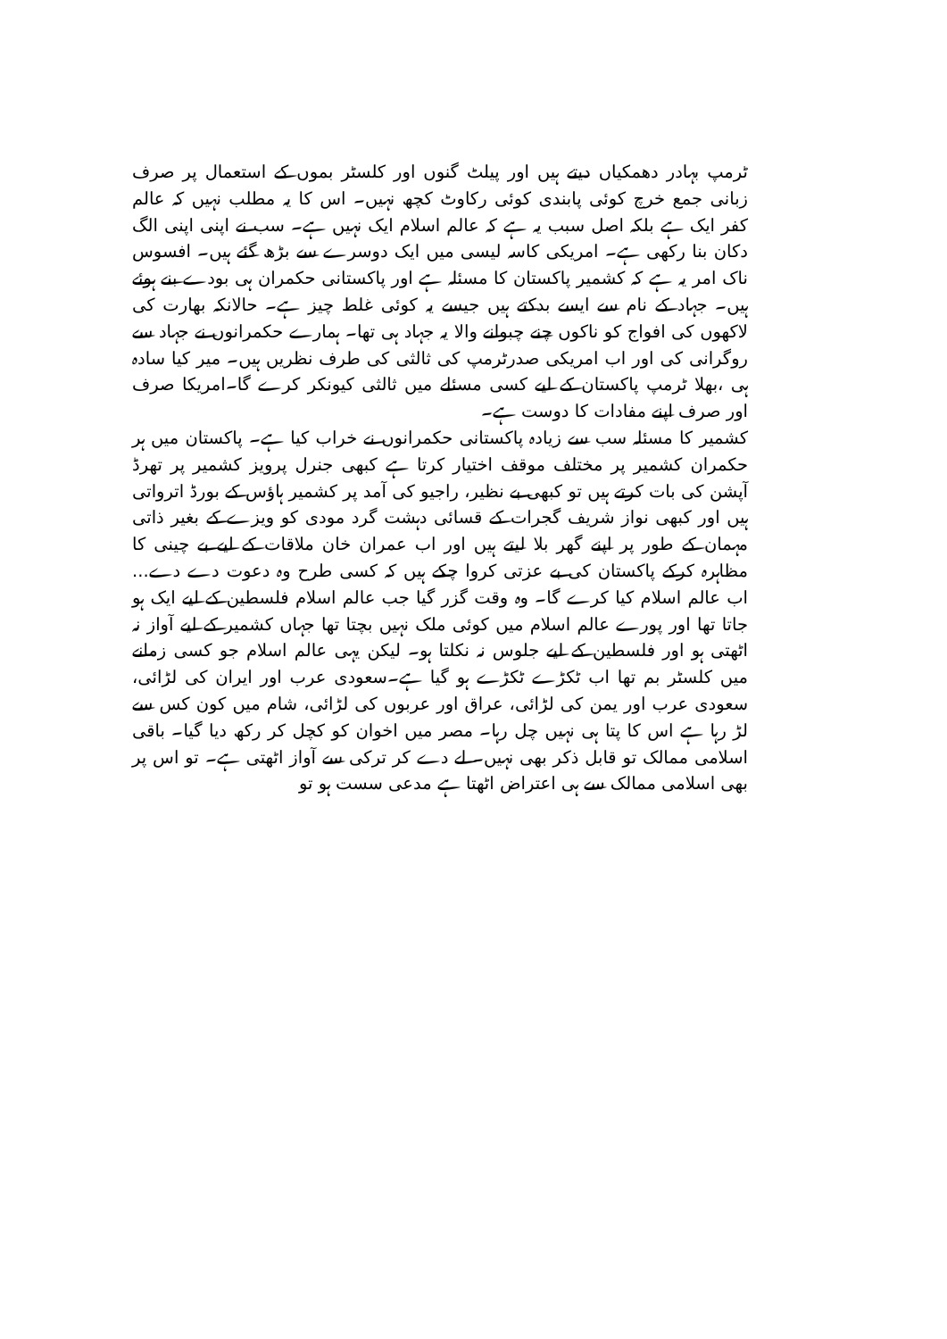ٹرمپ بہادر دھمکیاں دیتے ہیں اور پیلٹ گنوں اور کلسٹر بموں کے استعمال پر صرف زبانی جمع خرچ کوئی پابندی کوئی رکاوٹ کچھ نہیں۔ اس کا یہ مطلب نہیں کہ عالم کفر ایک ہے بلکہ اصل سبب یہ ہے کہ عالم اسلام ایک نہیں ہے۔ سب نے اپنی اپنی الگ دکان بنا رکھی ہے۔ امریکی کاسہ لیسی میں ایک دوسرے سے بڑھ گئے ہیں۔ افسوس ناک امر یہ ہے کہ کشمیر پاکستان کا مسئلہ ہے اور پاکستانی حکمران ہی بودے بنے ہوئے ہیں۔ جہاد کے نام سے ایسے بدکتے ہیں جیسے یہ کوئی غلط چیز ہے۔ حالانکہ بھارت کی لاکھوں کی افواج کو ناکوں چنے چبوانے والا یہ جہاد ہی تھا۔ ہمارے حکمرانوں نے جہاد سے روگرانی کی اور اب امریکی صدرٹرمپ کی ثالثی کی طرف نظریں ہیں۔ میر کیا سادہ ہی ،بھلا ٹرمپ پاکستان کے لیے کسی مسئلے میں ثالثی کیونکر کرے گا۔امریکا صرف اور صرف اپنے مفادات کا دوست ہے۔
کشمیر کا مسئلہ سب سے زیادہ پاکستانی حکمرانوں نے خراب کیا ہے۔ پاکستان میں ہر حکمران کشمیر پر مختلف موقف اختیار کرتا ہے کبھی جنرل پرویز کشمیر پر تھرڈ آپشن کی بات کرتے ہیں تو کبھی بے نظیر، راجیو کی آمد پر کشمیر ہاؤس کے بورڈ اترواتی ہیں اور کبھی نواز شریف گجرات کے قسائی دہشت گرد مودی کو ویزے کے بغیر ذاتی مہمان کے طور پر اپنے گھر بلا لیتے ہیں اور اب عمران خان ملاقات کے لیے بے چینی کا مظاہرہ کرکے پاکستان کی بے عزتی کروا چکے ہیں کہ کسی طرح وہ دعوت دے دے... اب عالم اسلام کیا کرے گا۔ وہ وقت گزر گیا جب عالم اسلام فلسطین کے لیے ایک ہو جاتا تھا اور پورے عالم اسلام میں کوئی ملک نہیں بچتا تھا جہاں کشمیر کے لیے آواز نہ اٹھتی ہو اور فلسطین کے لیے جلوس نہ نکلتا ہو۔ لیکن یہی عالم اسلام جو کسی زمانے میں کلسٹر بم تھا اب ٹکڑے ٹکڑے ہو گیا ہے۔سعودی عرب اور ایران کی لڑائی، سعودی عرب اور یمن کی لڑائی، عراق اور عربوں کی لڑائی، شام میں کون کس سے لڑ رہا ہے اس کا پتا ہی نہیں چل رہا۔ مصر میں اخوان کو کچل کر رکھ دیا گیا۔ باقی اسلامی ممالک تو قابل ذکر بھی نہیں۔ لے دے کر ترکی سے آواز اٹھتی ہے۔ تو اس پر بھی اسلامی ممالک سے ہی اعتراض اٹھتا ہے مدعی سست ہو تو